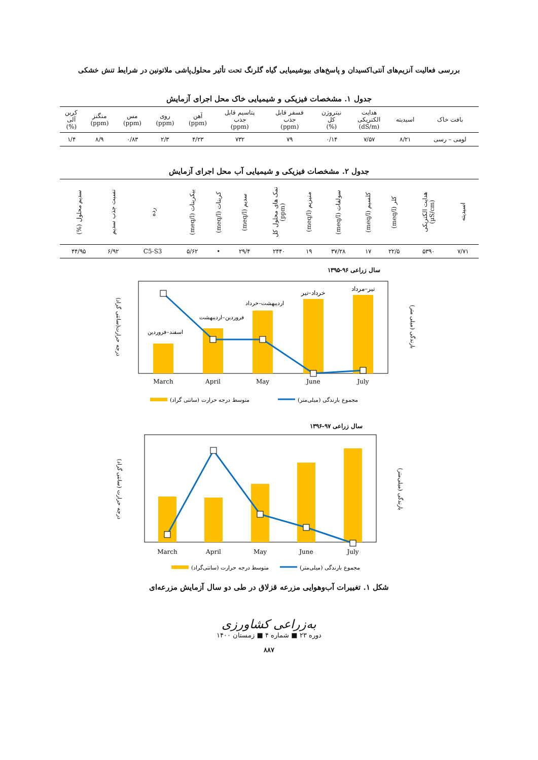بررسی فعالیت آنزیم‌های آنتی‌اکسیدان و پاسخ‌های بیوشیمیایی گیاه گلرنگ تحت تأثیر محلول‌پاشی ملاتونین در شرایط تنش خشکی
جدول ۱. مشخصات فیزیکی و شیمیایی خاک محل اجرای آزمایش
| بافت خاک | اسیدیته | هدایت الکتریکی (dS/m) | نیتروژن کل (%) | فسفر قابل جذب (ppm) | پتاسیم قابل جذب (ppm) | آهن (ppm) | روی (ppm) | مس (ppm) | منگنز (ppm) | کربن آلی (%) |
| --- | --- | --- | --- | --- | --- | --- | --- | --- | --- | --- |
| لومی – رسی | ۸/۲۱ | ۷/۵۷ | ۰/۱۴ | ۷۹ | ۷۳۲ | ۴/۲۳ | ۲/۳ | ۰/۸۳ | ۸/۹ | ۱/۴ |
جدول ۲. مشخصات فیزیکی و شیمیایی آب محل اجرای آزمایش
| اسیدیته | هدایت الکتریکی (µS/cm) | کلر (meq/l) | کلسیم (meq/l) | سولفات (meq/l) | منیزیم (meq/l) | نمک های محلول کل (ppm) | سدیم (meq/l) | کربنات (meq/l) | بیکربنات (meq/l) | رده | نسبت جذب سدیم | سدیم محلول (%) |
| --- | --- | --- | --- | --- | --- | --- | --- | --- | --- | --- | --- | --- |
| ۷/۷۱ | ۵۳۹۰ | ۲۲/۵ | ۱۷ | ۳۷/۲۸ | ۱۹ | ۲۴۴۰ | ۲۹/۴ | • | ۵/۶۲ | C5-S3 | ۶/۹۲ | ۴۴/۹۵ |
سال زراعی ۹۶-۱۳۹۵
اسفند–فروردین
فروردین–اردیبهشت
اردیبهشت–خرداد
خرداد–تیر
تیر–مرداد
March
April
May
June
July
درجه حرارت(سانتی گراد)
بارندگی (میلی متر)
متوسط درجه حرارت (سانتی گراد)
مجموع بارندگی (میلی‌متر)
سال زراعی ۹۷-۱۳۹۶
March
April
May
June
July
درجه حرارت (سانتی گراد)
بارندگی (میلی‌متر)
متوسط درجه حرارت (سانتی‌گراد)
مجموع بارندگی (میلی‌متر)
شکل ۱. تغییرات آب‌وهوایی مزرعه قزلاق در طی دو سال آزمایش مزرعه‌ای
به‌زراعی کشاورزی
دوره ۲۳ ■ شماره ۴ ■ زمستان ۱۴۰۰
۸۸۷